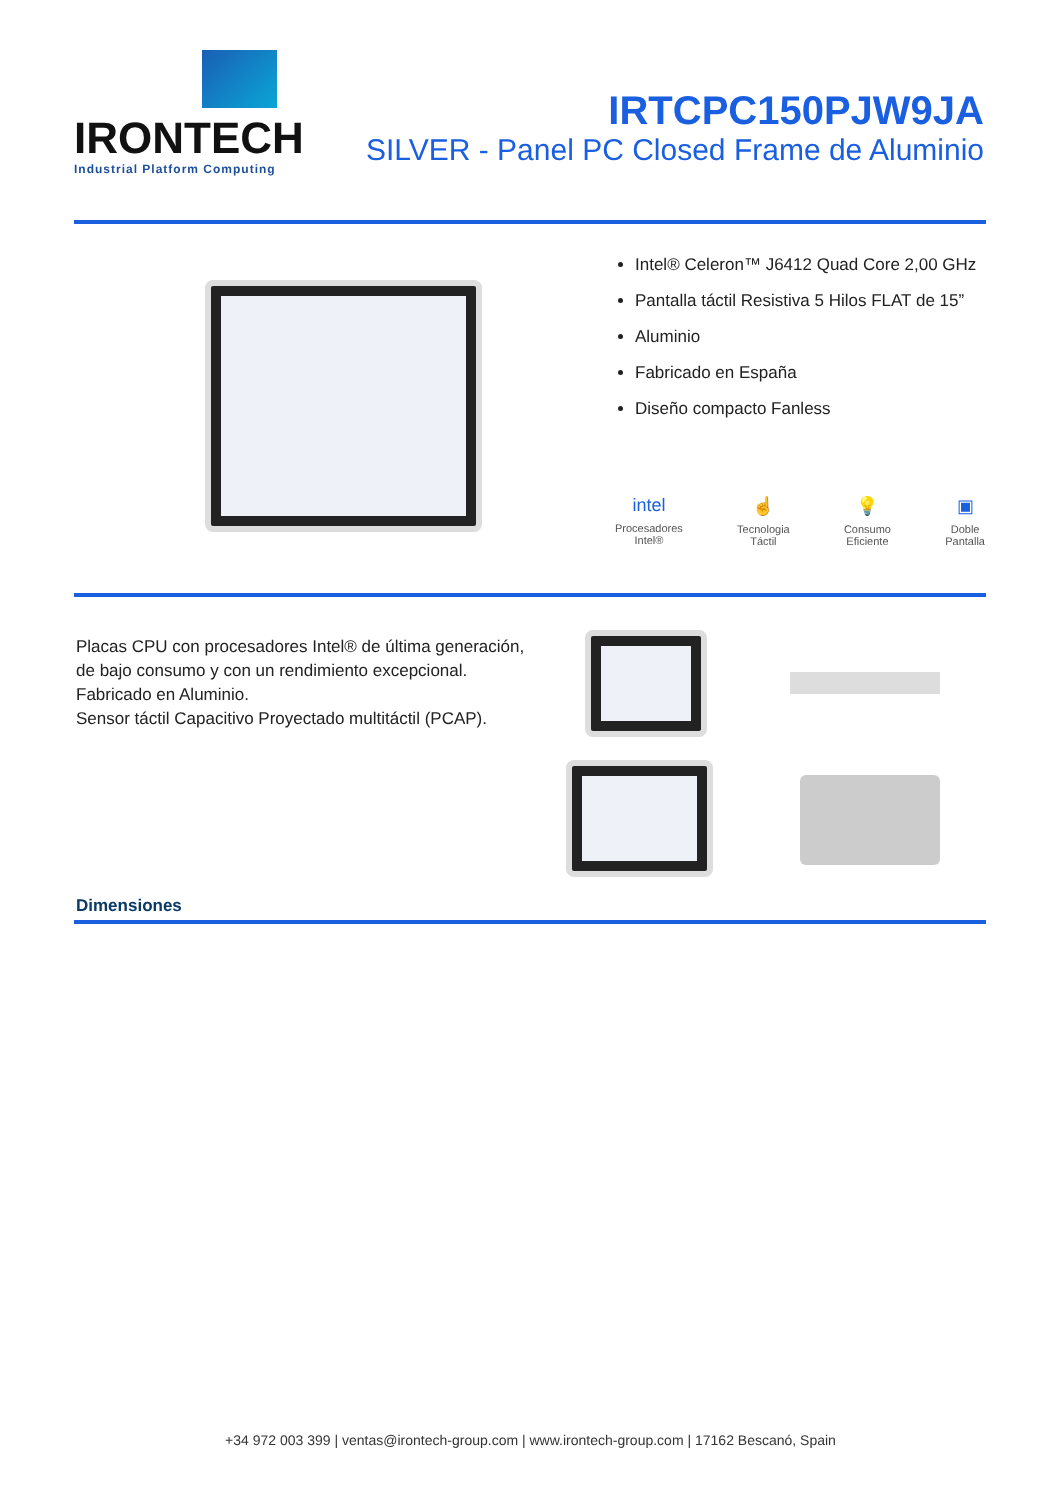IRONTECH
Industrial Platform Computing
IRTCPC150PJW9JA
SILVER - Panel PC Closed Frame de Aluminio
Intel® Celeron™ J6412 Quad Core 2,00 GHz
Pantalla táctil Resistiva 5 Hilos FLAT de 15”
Aluminio
Fabricado en España
Diseño compacto Fanless
intel
Procesadores
Intel®
☝
Tecnologia
Táctil
💡
Consumo
Eficiente
▣
Doble
Pantalla
Placas CPU con procesadores Intel® de última generación, de bajo consumo y con un rendimiento excepcional.
Fabricado en Aluminio.
Sensor táctil Capacitivo Proyectado multitáctil (PCAP).
Dimensiones
+34 972 003 399 | ventas@irontech-group.com | www.irontech-group.com | 17162 Bescanó, Spain